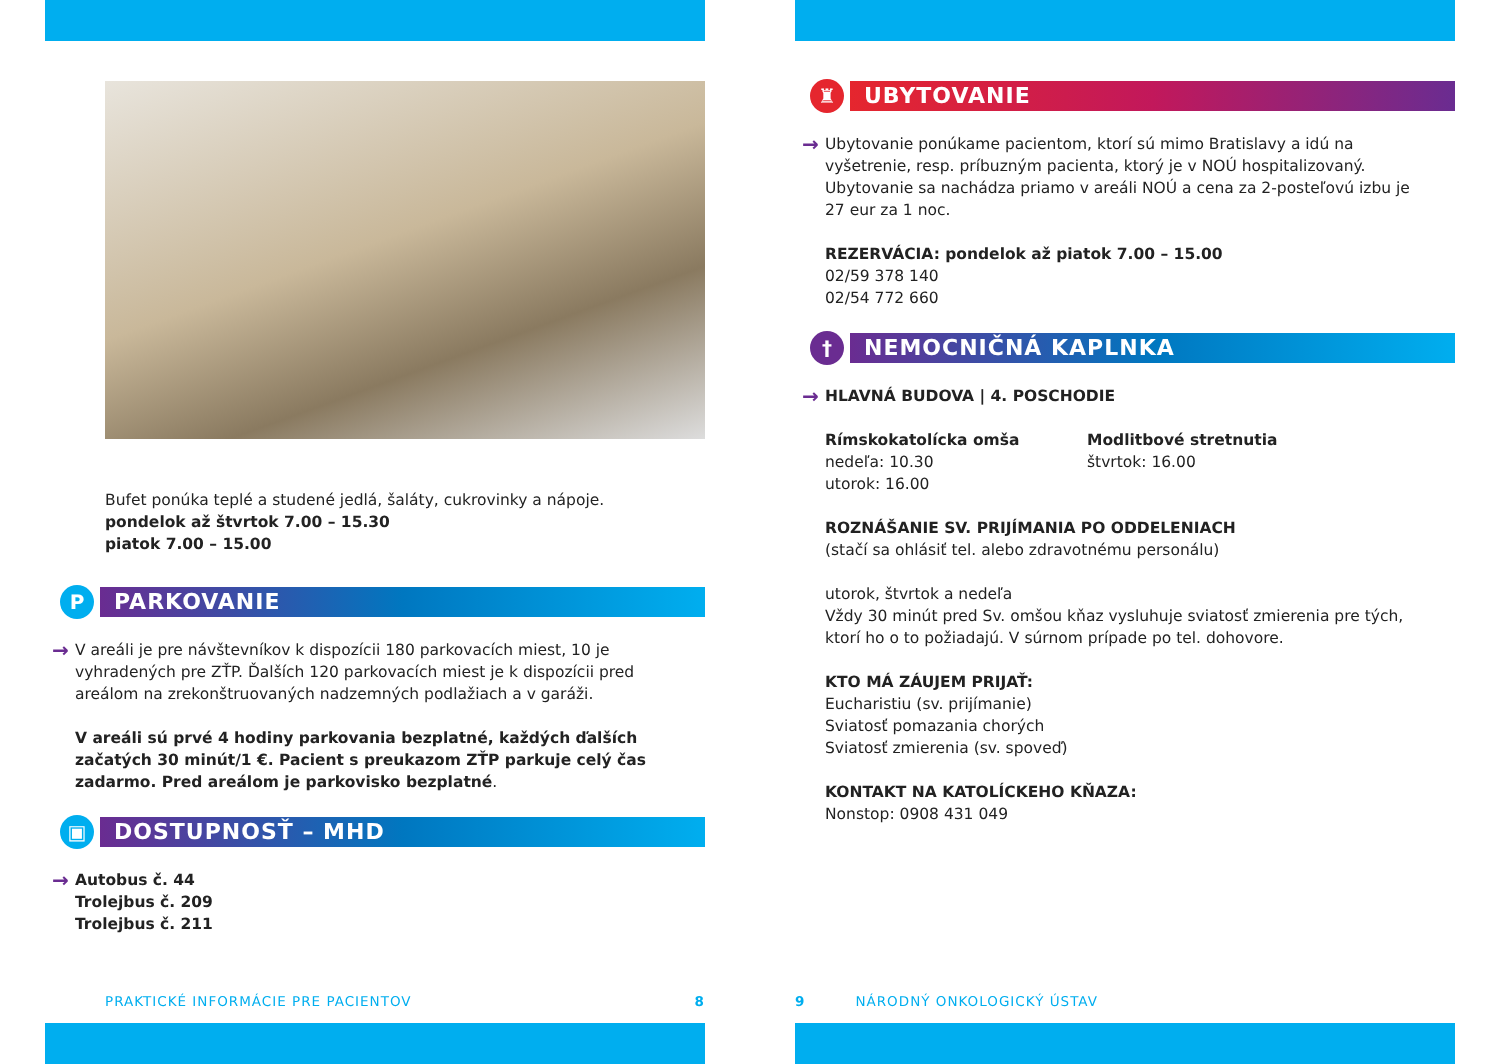Bufet ponúka teplé a studené jedlá, šaláty, cukrovinky a nápoje.
pondelok až štvrtok 7.00 – 15.30
piatok 7.00 – 15.00
P
PARKOVANIE
→
V areáli je pre návštevníkov k dispozícii 180 parkovacích miest, 10 je vyhradených pre ZŤP. Ďalších 120 parkovacích miest je k dispozícii pred areálom na zrekonštruovaných nadzemných podlažiach a v garáži.
V areáli sú prvé 4 hodiny parkovania bezplatné, každých ďalších začatých 30 minút/1 €. Pacient s preukazom ZŤP parkuje celý čas zadarmo. Pred areálom je parkovisko bezplatné.
▣
DOSTUPNOSŤ – MHD
→
Autobus č. 44
Trolejbus č. 209
Trolejbus č. 211
PRAKTICKÉ INFORMÁCIE PRE PACIENTOV 8
♜
UBYTOVANIE
→
Ubytovanie ponúkame pacientom, ktorí sú mimo Bratislavy a idú na vyšetrenie, resp. príbuzným pacienta, ktorý je v NOÚ hospitalizovaný. Ubytovanie sa nachádza priamo v areáli NOÚ a cena za 2-posteľovú izbu je 27 eur za 1 noc.
REZERVÁCIA: pondelok až piatok 7.00 – 15.00
02/59 378 140
02/54 772 660
†
NEMOCNIČNÁ KAPLNKA
→
HLAVNÁ BUDOVA | 4. POSCHODIE
Rímskokatolícka omša
nedeľa: 10.30
utorok: 16.00
Modlitbové stretnutia
štvrtok: 16.00
ROZNÁŠANIE SV. PRIJÍMANIA PO ODDELENIACH
(stačí sa ohlásiť tel. alebo zdravotnému personálu)
utorok, štvrtok a nedeľa
Vždy 30 minút pred Sv. omšou kňaz vysluhuje sviatosť zmierenia pre tých, ktorí ho o to požiadajú. V súrnom prípade po tel. dohovore.
KTO MÁ ZÁUJEM PRIJAŤ:
Eucharistiu (sv. prijímanie)
Sviatosť pomazania chorých
Sviatosť zmierenia (sv. spoveď)
KONTAKT NA KATOLÍCKEHO KŇAZA:
Nonstop: 0908 431 049
9 NÁRODNÝ ONKOLOGICKÝ ÚSTAV